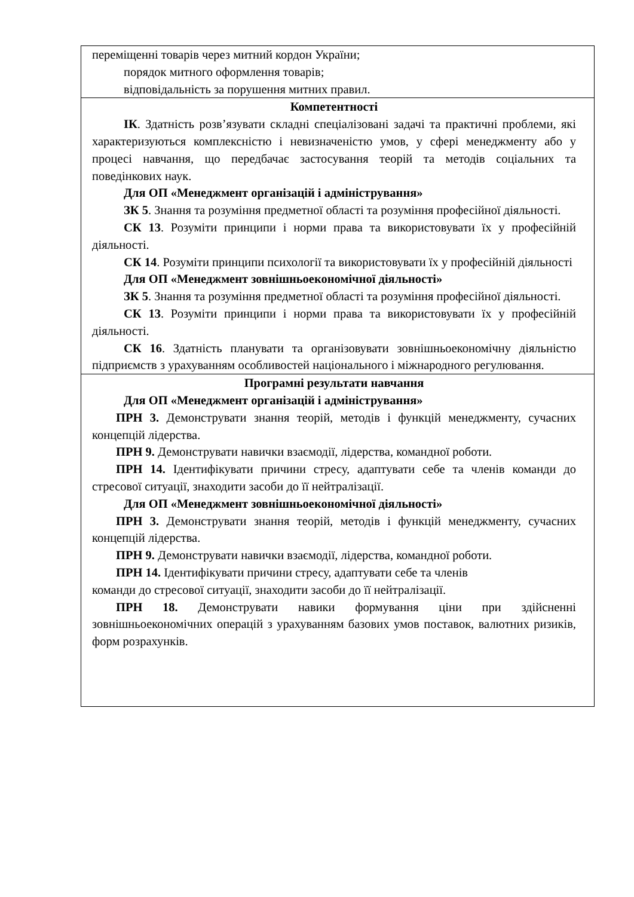| переміщенні товарів через митний кордон України; порядок митного оформлення товарів; відповідальність за порушення митних правил. |
| Компетентності ІК . Здатність розв’язувати складні спеціалізовані задачі та практичні проблеми, які характеризуються комплексністю і невизначеністю умов, у сфері менеджменту або у процесі навчання, що передбачає застосування теорій та методів соціальних та поведінкових наук. Для ОП «Менеджмент організацій і адміністрування» ЗК 5 . Знання та розуміння предметної області та розуміння професійної діяльності. СК 13 . Розуміти принципи і норми права та використовувати їх у професійній діяльності. СК 14 . Розуміти принципи психології та використовувати їх у професійній діяльності Для ОП «Менеджмент зовнішньоекономічної діяльності» ЗК 5 . Знання та розуміння предметної області та розуміння професійної діяльності. СК 13 . Розуміти принципи і норми права та використовувати їх у професійній діяльності. СК 16 . Здатність планувати та організовувати зовнішньоекономічну діяльністю підприємств з урахуванням особливостей національного і міжнародного регулювання. |
| Програмні результати навчання Для ОП «Менеджмент організацій і адміністрування» ПРН 3. Демонструвати знання теорій, методів і функцій менеджменту, сучасних концепцій лідерства. ПРН 9. Демонструвати навички взаємодії, лідерства, командної роботи. ПРН 14. Ідентифікувати причини стресу, адаптувати себе та членів команди до стресової ситуації, знаходити засоби до її нейтралізації. Для ОП «Менеджмент зовнішньоекономічної діяльності» ПРН 3. Демонструвати знання теорій, методів і функцій менеджменту, сучасних концепцій лідерства. ПРН 9. Демонструвати навички взаємодії, лідерства, командної роботи. ПРН 14. Ідентифікувати причини стресу, адаптувати себе та членів команди до стресової ситуації, знаходити засоби до її нейтралізації. ПРН 18. Демонструвати навики формування ціни при здійсненні зовнішньоекономічних операцій з урахуванням базових умов поставок, валютних ризиків, форм розрахунків. |